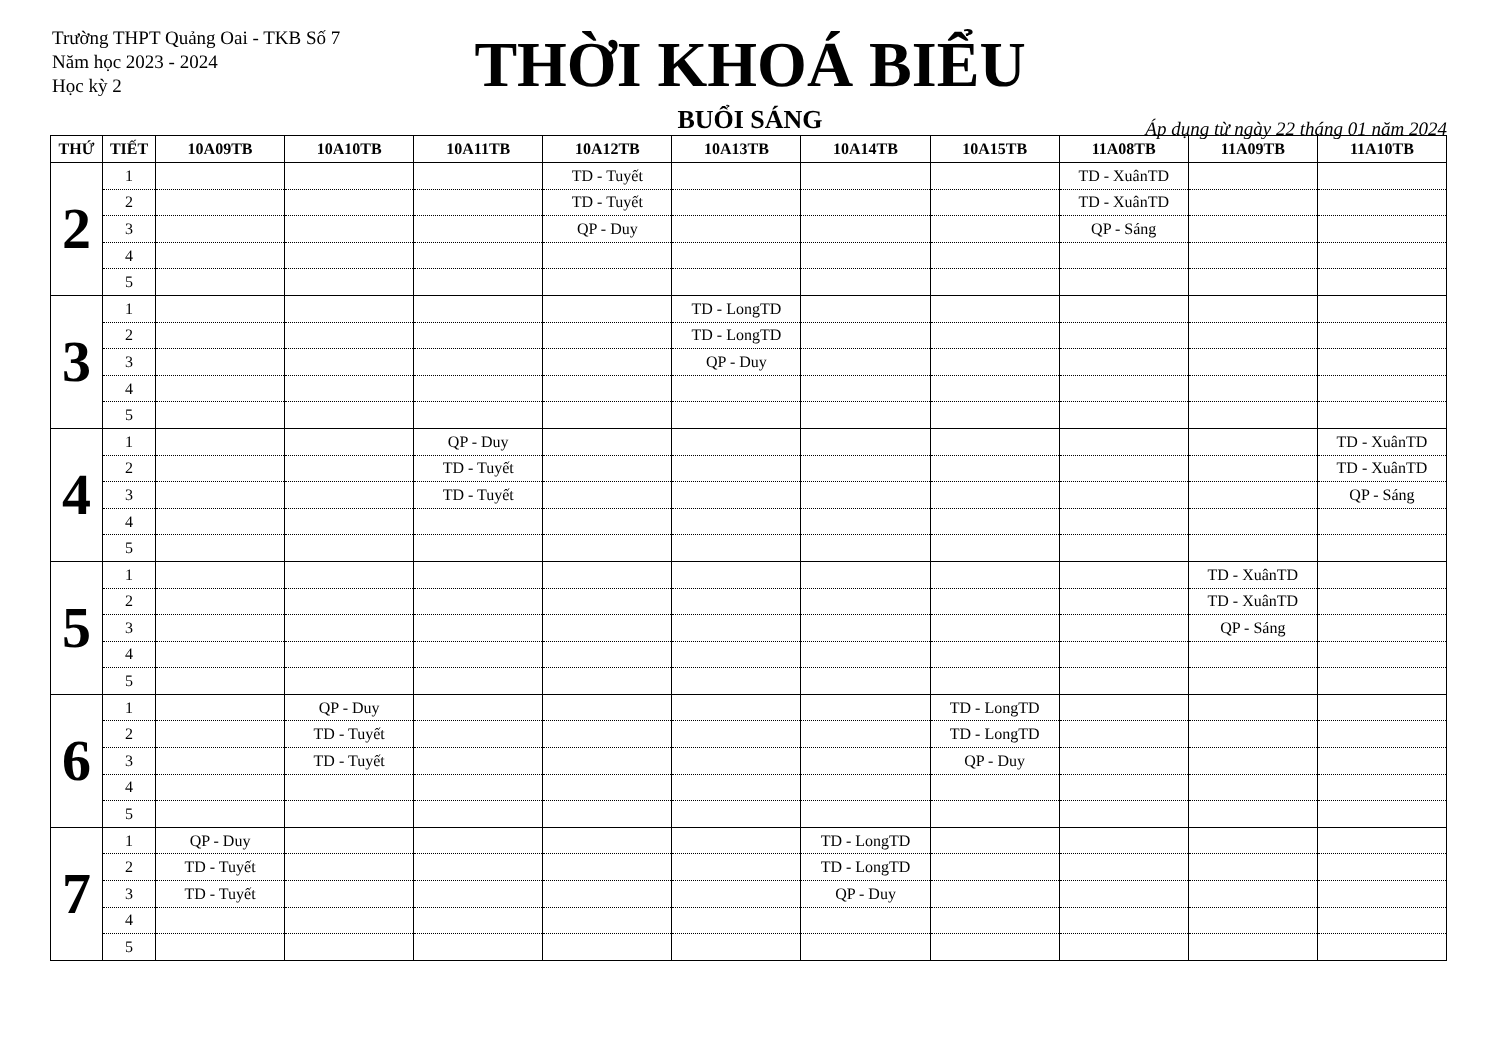Trường THPT Quảng Oai - TKB Số 7
Năm học 2023 - 2024
Học kỳ 2
THỜI KHOÁ BIỂU
Áp dụng từ ngày 22 tháng 01 năm 2024
BUỔI SÁNG
| THỨ | TIẾT | 10A09TB | 10A10TB | 10A11TB | 10A12TB | 10A13TB | 10A14TB | 10A15TB | 11A08TB | 11A09TB | 11A10TB |
| --- | --- | --- | --- | --- | --- | --- | --- | --- | --- | --- | --- |
| 2 | 1 | | | | TD - Tuyết | | | | TD - XuânTD | | |
| | 2 | | | | TD - Tuyết | | | | TD - XuânTD | | |
| | 3 | | | | QP - Duy | | | | QP - Sáng | | |
| | 4 | | | | | | | | | | |
| | 5 | | | | | | | | | | |
| 3 | 1 | | | | | TD - LongTD | | | | | |
| | 2 | | | | | TD - LongTD | | | | | |
| | 3 | | | | | QP - Duy | | | | | |
| | 4 | | | | | | | | | | |
| | 5 | | | | | | | | | | |
| 4 | 1 | | | QP - Duy | | | | | | | TD - XuânTD |
| | 2 | | | TD - Tuyết | | | | | | | TD - XuânTD |
| | 3 | | | TD - Tuyết | | | | | | | QP - Sáng |
| | 4 | | | | | | | | | | |
| | 5 | | | | | | | | | | |
| 5 | 1 | | | | | | | | | TD - XuânTD | |
| | 2 | | | | | | | | | TD - XuânTD | |
| | 3 | | | | | | | | | QP - Sáng | |
| | 4 | | | | | | | | | | |
| | 5 | | | | | | | | | | |
| 6 | 1 | | QP - Duy | | | | | TD - LongTD | | | |
| | 2 | | TD - Tuyết | | | | | TD - LongTD | | | |
| | 3 | | TD - Tuyết | | | | | QP - Duy | | | |
| | 4 | | | | | | | | | | |
| | 5 | | | | | | | | | | |
| 7 | 1 | QP - Duy | | | | | TD - LongTD | | | | |
| | 2 | TD - Tuyết | | | | | TD - LongTD | | | | |
| | 3 | TD - Tuyết | | | | | QP - Duy | | | | |
| | 4 | | | | | | | | | | |
| | 5 | | | | | | | | | | |